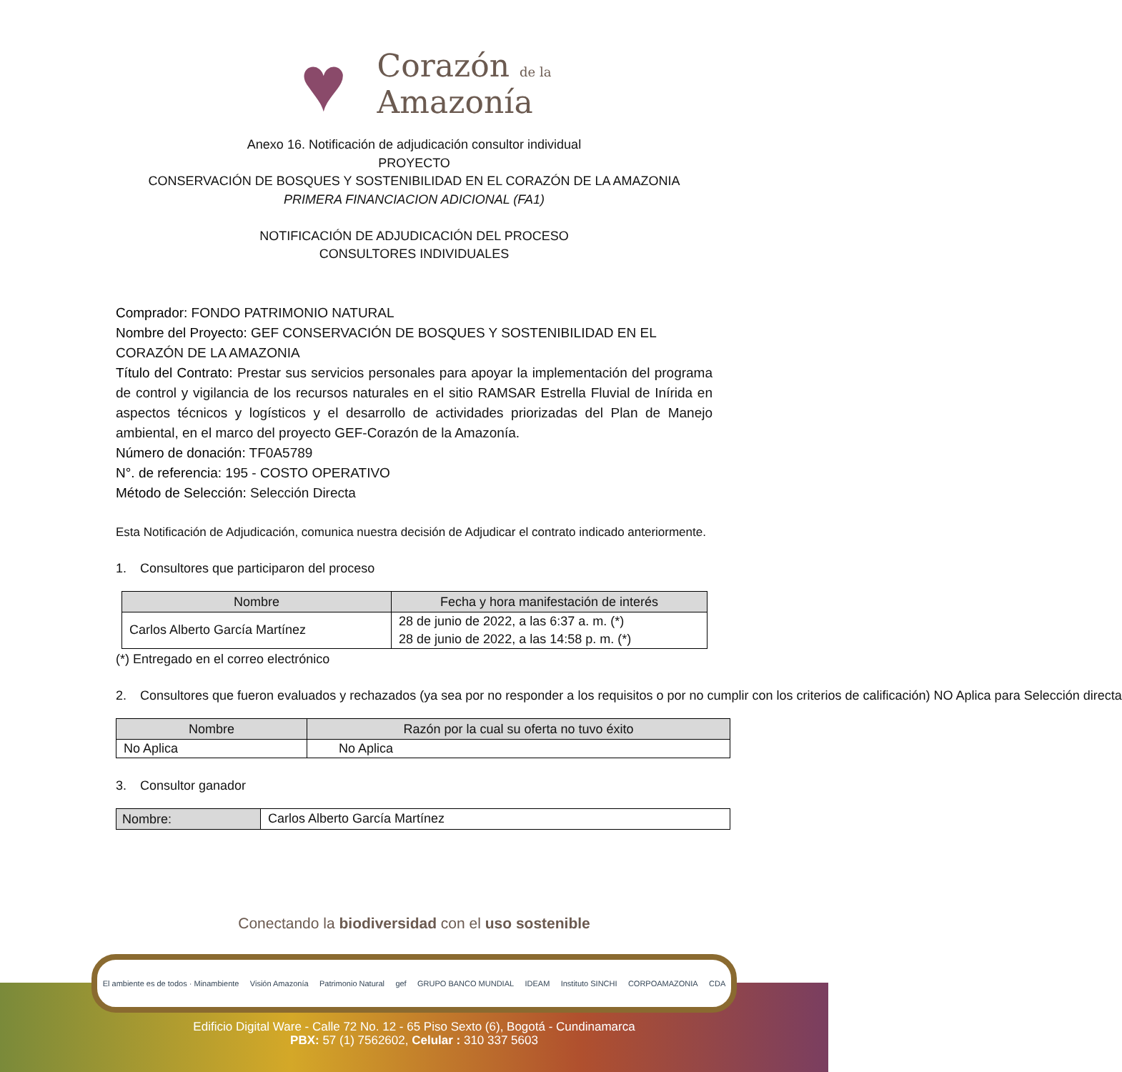♥
Corazón de la
Amazonía
Anexo 16. Notificación de adjudicación consultor individual
PROYECTO
CONSERVACIÓN DE BOSQUES Y SOSTENIBILIDAD EN EL CORAZÓN DE LA AMAZONIA
PRIMERA FINANCIACION ADICIONAL (FA1)
NOTIFICACIÓN DE ADJUDICACIÓN DEL PROCESO
CONSULTORES INDIVIDUALES
Comprador: FONDO PATRIMONIO NATURAL
Nombre del Proyecto: GEF CONSERVACIÓN DE BOSQUES Y SOSTENIBILIDAD EN EL CORAZÓN DE LA AMAZONIA
Título del Contrato: Prestar sus servicios personales para apoyar la implementación del programa de control y vigilancia de los recursos naturales en el sitio RAMSAR Estrella Fluvial de Inírida en aspectos técnicos y logísticos y el desarrollo de actividades priorizadas del Plan de Manejo ambiental, en el marco del proyecto GEF-Corazón de la Amazonía.
Número de donación: TF0A5789
N°. de referencia: 195 - COSTO OPERATIVO
Método de Selección: Selección Directa
Esta Notificación de Adjudicación, comunica nuestra decisión de Adjudicar el contrato indicado anteriormente.
1. Consultores que participaron del proceso
| Nombre | Fecha y hora manifestación de interés |
| --- | --- |
| Carlos Alberto García Martínez | 28 de junio de 2022, a las 6:37 a. m. (*) 28 de junio de 2022, a las 14:58 p. m. (*) |
(*) Entregado en el correo electrónico
2. Consultores que fueron evaluados y rechazados (ya sea por no responder a los requisitos o por no cumplir con los criterios de calificación) NO Aplica para Selección directa
| Nombre | Razón por la cual su oferta no tuvo éxito |
| --- | --- |
| No Aplica | No Aplica |
3. Consultor ganador
| Nombre: | Carlos Alberto García Martínez |
Conectando la biodiversidad con el uso sostenible
El ambiente es de todos · Minambiente Visión Amazonía Patrimonio Natural gef GRUPO BANCO MUNDIAL IDEAM Instituto SINCHI CORPOAMAZONIA CDA
Edificio Digital Ware - Calle 72 No. 12 - 65 Piso Sexto (6), Bogotá - Cundinamarca
PBX: 57 (1) 7562602, Celular : 310 337 5603